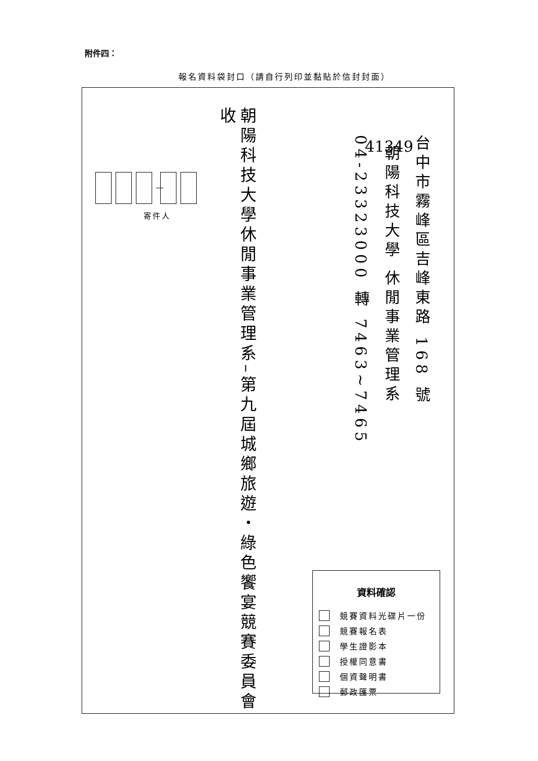附件四：
報名資料袋封口（請自行列印並黏貼於信封封面）
41349
台中市霧峰區吉峰東路 168 號
朝陽科技大學 休閒事業管理系
04-23323000 轉 7463~7465
資料確認
競賽資料光碟片一份
競賽報名表
學生證影本
授權同意書
個資聲明書
郵政匯票
朝陽科技大學休閒事業管理系–第九屆城鄉旅遊・綠色饗宴競賽委員會收
寄件人